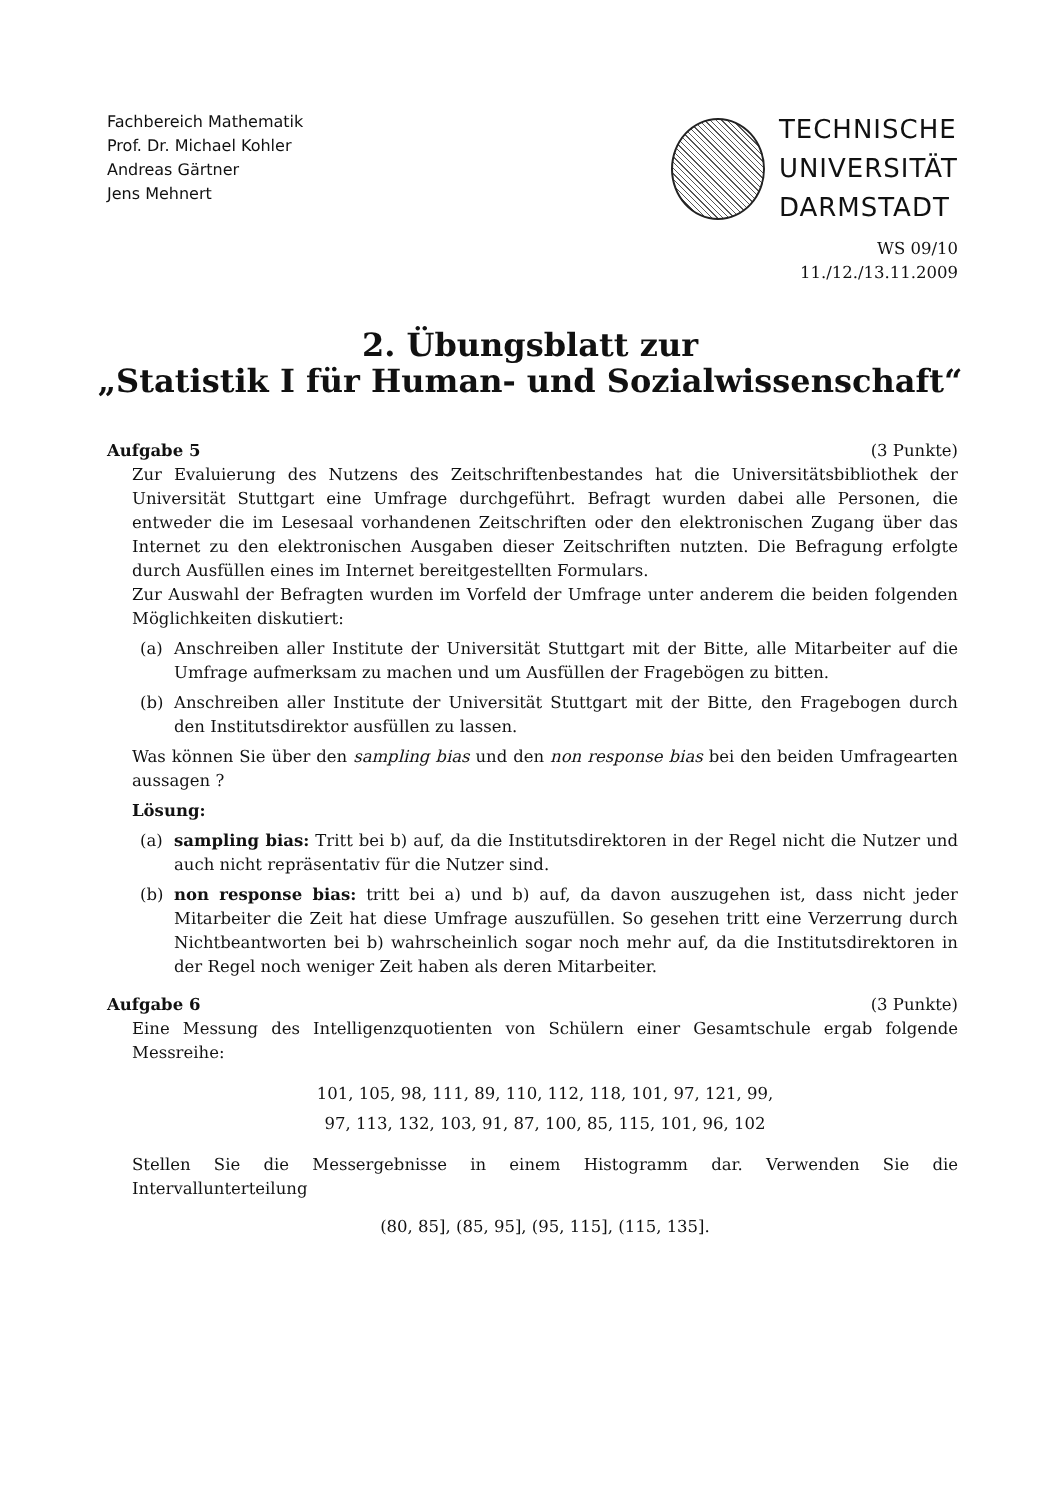Fachbereich Mathematik
Prof. Dr. Michael Kohler
Andreas Gärtner
Jens Mehnert
TECHNISCHE
UNIVERSITÄT
DARMSTADT
WS 09/10
11./12./13.11.2009
2. Übungsblatt zur
„Statistik I für Human- und Sozialwissenschaft“
Aufgabe 5 (3 Punkte)
Zur Evaluierung des Nutzens des Zeitschriftenbestandes hat die Universitätsbibliothek der Universität Stuttgart eine Umfrage durchgeführt. Befragt wurden dabei alle Personen, die entweder die im Lesesaal vorhandenen Zeitschriften oder den elektronischen Zugang über das Internet zu den elektronischen Ausgaben dieser Zeitschriften nutzten. Die Befragung erfolgte durch Ausfüllen eines im Internet bereitgestellten Formulars.
Zur Auswahl der Befragten wurden im Vorfeld der Umfrage unter anderem die beiden folgenden Möglichkeiten diskutiert:
(a) Anschreiben aller Institute der Universität Stuttgart mit der Bitte, alle Mitarbeiter auf die Umfrage aufmerksam zu machen und um Ausfüllen der Fragebögen zu bitten.
(b) Anschreiben aller Institute der Universität Stuttgart mit der Bitte, den Fragebogen durch den Institutsdirektor ausfüllen zu lassen.
Was können Sie über den sampling bias und den non response bias bei den beiden Umfragearten aussagen ?
Lösung:
(a) sampling bias: Tritt bei b) auf, da die Institutsdirektoren in der Regel nicht die Nutzer und auch nicht repräsentativ für die Nutzer sind.
(b) non response bias: tritt bei a) und b) auf, da davon auszugehen ist, dass nicht jeder Mitarbeiter die Zeit hat diese Umfrage auszufüllen. So gesehen tritt eine Verzerrung durch Nichtbeantworten bei b) wahrscheinlich sogar noch mehr auf, da die Institutsdirektoren in der Regel noch weniger Zeit haben als deren Mitarbeiter.
Aufgabe 6 (3 Punkte)
Eine Messung des Intelligenzquotienten von Schülern einer Gesamtschule ergab folgende Messreihe:
101, 105, 98, 111, 89, 110, 112, 118, 101, 97, 121, 99,
97, 113, 132, 103, 91, 87, 100, 85, 115, 101, 96, 102
Stellen Sie die Messergebnisse in einem Histogramm dar. Verwenden Sie die Intervallunterteilung
(80, 85], (85, 95], (95, 115], (115, 135].